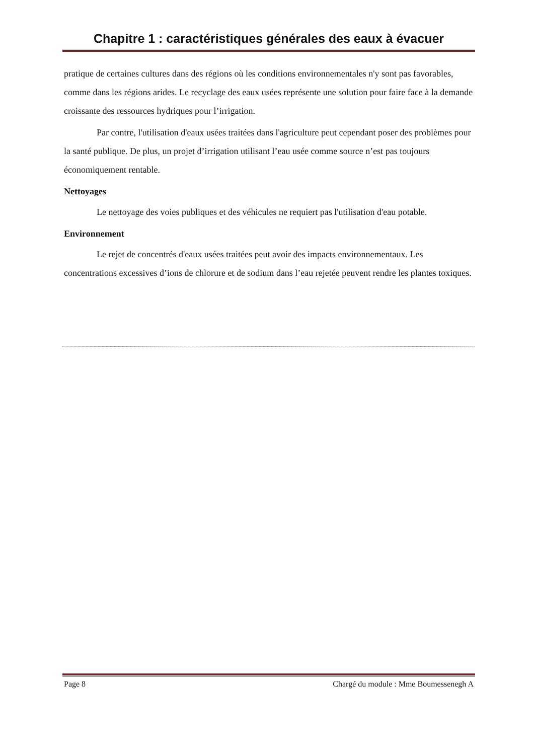Chapitre 1 : caractéristiques générales des eaux à évacuer
pratique de certaines cultures dans des régions où les conditions environnementales n'y sont pas favorables, comme dans les régions arides. Le recyclage des eaux usées représente une solution pour faire face à la demande croissante des ressources hydriques pour l’irrigation.
Par contre, l'utilisation d'eaux usées traitées dans l'agriculture peut cependant poser des problèmes pour la santé publique. De plus, un projet d’irrigation utilisant l’eau usée comme source n’est pas toujours économiquement rentable.
Nettoyages
Le nettoyage des voies publiques et des véhicules ne requiert pas l'utilisation d'eau potable.
Environnement
Le rejet de concentrés d'eaux usées traitées peut avoir des impacts environnementaux. Les concentrations excessives d’ions de chlorure et de sodium dans l’eau rejetée peuvent rendre les plantes toxiques.
Page 8 Chargé du module : Mme Boumessenegh A